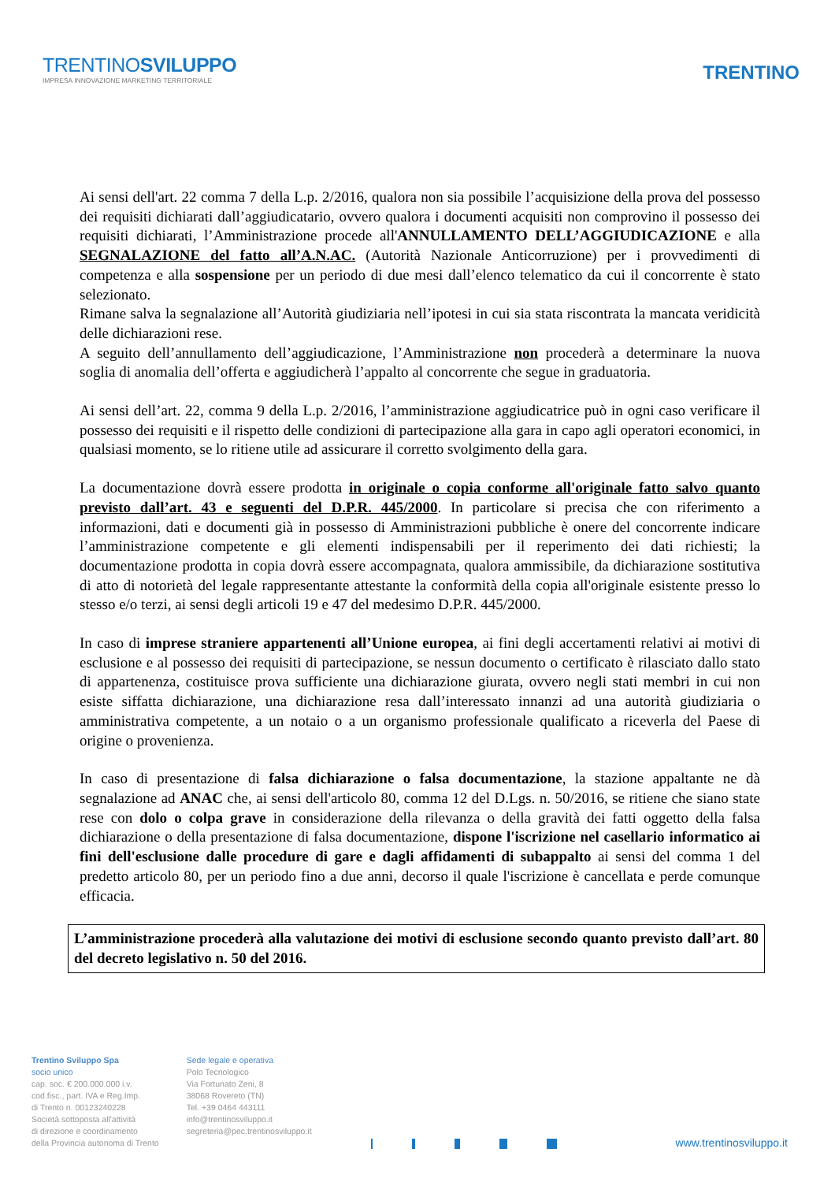TRENTINOSVILUPPO
IMPRESA INNOVAZIONE MARKETING TERRITORIALE
TRENTINO
Ai sensi dell'art. 22 comma 7 della L.p. 2/2016, qualora non sia possibile l’acquisizione della prova del possesso dei requisiti dichiarati dall’aggiudicatario, ovvero qualora i documenti acquisiti non comprovino il possesso dei requisiti dichiarati, l’Amministrazione procede all'ANNULLAMENTO DELL’AGGIUDICAZIONE e alla SEGNALAZIONE del fatto all’A.N.AC. (Autorità Nazionale Anticorruzione) per i provvedimenti di competenza e alla sospensione per un periodo di due mesi dall’elenco telematico da cui il concorrente è stato selezionato.
Rimane salva la segnalazione all’Autorità giudiziaria nell’ipotesi in cui sia stata riscontrata la mancata veridicità delle dichiarazioni rese.
A seguito dell’annullamento dell’aggiudicazione, l’Amministrazione non procederà a determinare la nuova soglia di anomalia dell’offerta e aggiudicherà l’appalto al concorrente che segue in graduatoria.
Ai sensi dell’art. 22, comma 9 della L.p. 2/2016, l’amministrazione aggiudicatrice può in ogni caso verificare il possesso dei requisiti e il rispetto delle condizioni di partecipazione alla gara in capo agli operatori economici, in qualsiasi momento, se lo ritiene utile ad assicurare il corretto svolgimento della gara.
La documentazione dovrà essere prodotta in originale o copia conforme all'originale fatto salvo quanto previsto dall’art. 43 e seguenti del D.P.R. 445/2000. In particolare si precisa che con riferimento a informazioni, dati e documenti già in possesso di Amministrazioni pubbliche è onere del concorrente indicare l’amministrazione competente e gli elementi indispensabili per il reperimento dei dati richiesti; la documentazione prodotta in copia dovrà essere accompagnata, qualora ammissibile, da dichiarazione sostitutiva di atto di notorietà del legale rappresentante attestante la conformità della copia all'originale esistente presso lo stesso e/o terzi, ai sensi degli articoli 19 e 47 del medesimo D.P.R. 445/2000.
In caso di imprese straniere appartenenti all’Unione europea, ai fini degli accertamenti relativi ai motivi di esclusione e al possesso dei requisiti di partecipazione, se nessun documento o certificato è rilasciato dallo stato di appartenenza, costituisce prova sufficiente una dichiarazione giurata, ovvero negli stati membri in cui non esiste siffatta dichiarazione, una dichiarazione resa dall’interessato innanzi ad una autorità giudiziaria o amministrativa competente, a un notaio o a un organismo professionale qualificato a riceverla del Paese di origine o provenienza.
In caso di presentazione di falsa dichiarazione o falsa documentazione, la stazione appaltante ne dà segnalazione ad ANAC che, ai sensi dell'articolo 80, comma 12 del D.Lgs. n. 50/2016, se ritiene che siano state rese con dolo o colpa grave in considerazione della rilevanza o della gravità dei fatti oggetto della falsa dichiarazione o della presentazione di falsa documentazione, dispone l'iscrizione nel casellario informatico ai fini dell'esclusione dalle procedure di gare e dagli affidamenti di subappalto ai sensi del comma 1 del predetto articolo 80, per un periodo fino a due anni, decorso il quale l'iscrizione è cancellata e perde comunque efficacia.
L’amministrazione procederà alla valutazione dei motivi di esclusione secondo quanto previsto dall’art. 80 del decreto legislativo n. 50 del 2016.
Trentino Sviluppo Spa
socio unico
cap. soc. € 200.000.000 i.v.
cod.fisc., part. IVA e Reg.Imp.
di Trento n. 00123240228
Società sottoposta all'attività
di direzione e coordinamento
della Provincia autonoma di Trento
Sede legale e operativa
Polo Tecnologico
Via Fortunato Zeni, 8
38068 Rovereto (TN)
Tel. +39 0464 443111
info@trentinosviluppo.it
segreteria@pec.trentinosviluppo.it
www.trentinosviluppo.it